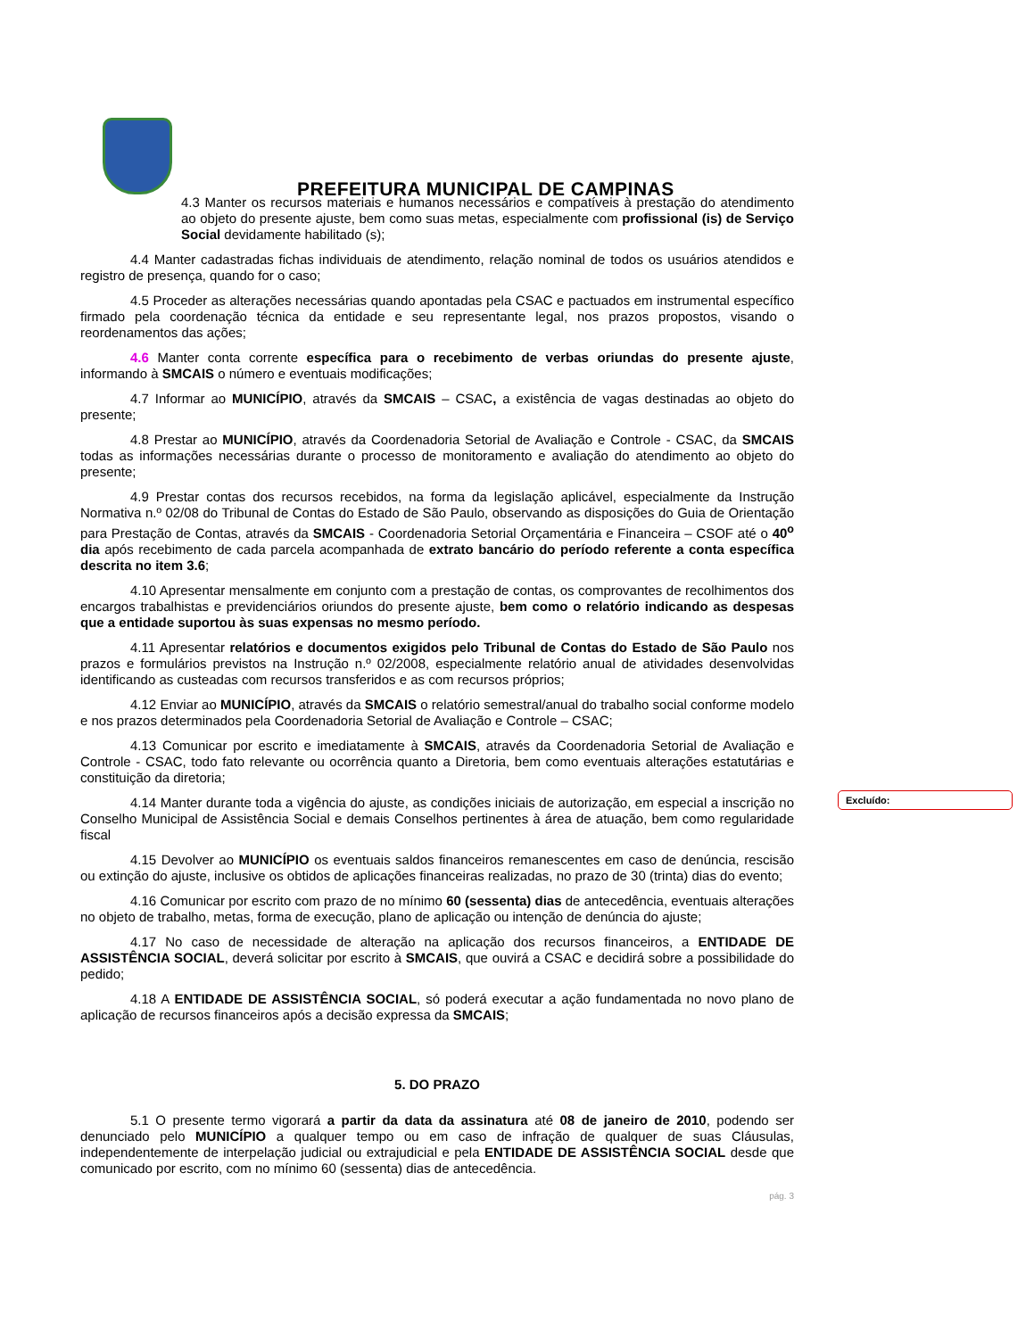PREFEITURA MUNICIPAL DE CAMPINAS
4.3 Manter os recursos materiais e humanos necessários e compatíveis à prestação do atendimento ao objeto do presente ajuste, bem como suas metas, especialmente com profissional (is) de Serviço Social devidamente habilitado (s);
4.4 Manter cadastradas fichas individuais de atendimento, relação nominal de todos os usuários atendidos e registro de presença, quando for o caso;
4.5 Proceder as alterações necessárias quando apontadas pela CSAC e pactuados em instrumental específico firmado pela coordenação técnica da entidade e seu representante legal, nos prazos propostos, visando o reordenamentos das ações;
4.6 Manter conta corrente específica para o recebimento de verbas oriundas do presente ajuste, informando à SMCAIS o número e eventuais modificações;
4.7 Informar ao MUNICÍPIO, através da SMCAIS – CSAC, a existência de vagas destinadas ao objeto do presente;
4.8 Prestar ao MUNICÍPIO, através da Coordenadoria Setorial de Avaliação e Controle - CSAC, da SMCAIS todas as informações necessárias durante o processo de monitoramento e avaliação do atendimento ao objeto do presente;
4.9 Prestar contas dos recursos recebidos, na forma da legislação aplicável, especialmente da Instrução Normativa n.º 02/08 do Tribunal de Contas do Estado de São Paulo, observando as disposições do Guia de Orientação para Prestação de Contas, através da SMCAIS - Coordenadoria Setorial Orçamentária e Financeira – CSOF até o 40<sup>o</sup> dia após recebimento de cada parcela acompanhada de extrato bancário do período referente a conta específica descrita no item 3.6;
4.10 Apresentar mensalmente em conjunto com a prestação de contas, os comprovantes de recolhimentos dos encargos trabalhistas e previdenciários oriundos do presente ajuste, bem como o relatório indicando as despesas que a entidade suportou às suas expensas no mesmo período.
4.11 Apresentar relatórios e documentos exigidos pelo Tribunal de Contas do Estado de São Paulo nos prazos e formulários previstos na Instrução n.º 02/2008, especialmente relatório anual de atividades desenvolvidas identificando as custeadas com recursos transferidos e as com recursos próprios;
4.12 Enviar ao MUNICÍPIO, através da SMCAIS o relatório semestral/anual do trabalho social conforme modelo e nos prazos determinados pela Coordenadoria Setorial de Avaliação e Controle – CSAC;
4.13 Comunicar por escrito e imediatamente à SMCAIS, através da Coordenadoria Setorial de Avaliação e Controle - CSAC, todo fato relevante ou ocorrência quanto a Diretoria, bem como eventuais alterações estatutárias e constituição da diretoria;
4.14 Manter durante toda a vigência do ajuste, as condições iniciais de autorização, em especial a inscrição no Conselho Municipal de Assistência Social e demais Conselhos pertinentes à área de atuação, bem como regularidade fiscal
4.15 Devolver ao MUNICÍPIO os eventuais saldos financeiros remanescentes em caso de denúncia, rescisão ou extinção do ajuste, inclusive os obtidos de aplicações financeiras realizadas, no prazo de 30 (trinta) dias do evento;
4.16 Comunicar por escrito com prazo de no mínimo 60 (sessenta) dias de antecedência, eventuais alterações no objeto de trabalho, metas, forma de execução, plano de aplicação ou intenção de denúncia do ajuste;
4.17 No caso de necessidade de alteração na aplicação dos recursos financeiros, a ENTIDADE DE ASSISTÊNCIA SOCIAL, deverá solicitar por escrito à SMCAIS, que ouvirá a CSAC e decidirá sobre a possibilidade do pedido;
4.18 A ENTIDADE DE ASSISTÊNCIA SOCIAL, só poderá executar a ação fundamentada no novo plano de aplicação de recursos financeiros após a decisão expressa da SMCAIS;
5. DO PRAZO
5.1 O presente termo vigorará a partir da data da assinatura até 08 de janeiro de 2010, podendo ser denunciado pelo MUNICÍPIO a qualquer tempo ou em caso de infração de qualquer de suas Cláusulas, independentemente de interpelação judicial ou extrajudicial e pela ENTIDADE DE ASSISTÊNCIA SOCIAL desde que comunicado por escrito, com no mínimo 60 (sessenta) dias de antecedência.
pág. 3
Excluído: